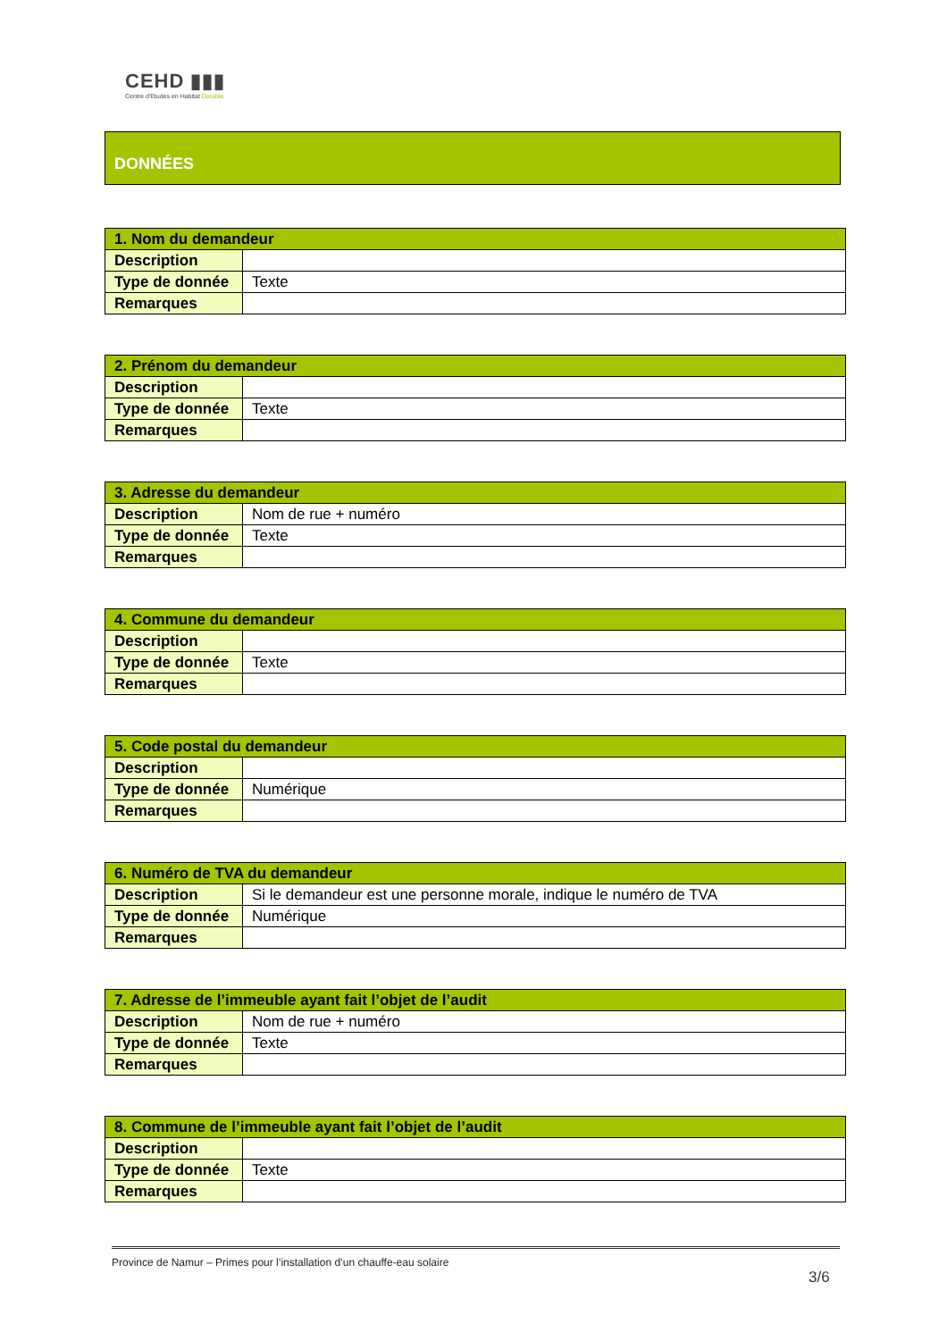CEHD ▮▮▮
Centre d'Etudes en Habitat Durable
DONNÉES
| 1. Nom du demandeur | |
| --- | --- |
| Description | |
| Type de donnée | Texte |
| Remarques | |
| 2. Prénom du demandeur | |
| --- | --- |
| Description | |
| Type de donnée | Texte |
| Remarques | |
| 3. Adresse du demandeur | |
| --- | --- |
| Description | Nom de rue + numéro |
| Type de donnée | Texte |
| Remarques | |
| 4. Commune du demandeur | |
| --- | --- |
| Description | |
| Type de donnée | Texte |
| Remarques | |
| 5. Code postal du demandeur | |
| --- | --- |
| Description | |
| Type de donnée | Numérique |
| Remarques | |
| 6. Numéro de TVA du demandeur | |
| --- | --- |
| Description | Si le demandeur est une personne morale, indique le numéro de TVA |
| Type de donnée | Numérique |
| Remarques | |
| 7. Adresse de l’immeuble ayant fait l’objet de l’audit | |
| --- | --- |
| Description | Nom de rue + numéro |
| Type de donnée | Texte |
| Remarques | |
| 8. Commune de l’immeuble ayant fait l’objet de l’audit | |
| --- | --- |
| Description | |
| Type de donnée | Texte |
| Remarques | |
Province de Namur – Primes pour l’installation d’un chauffe-eau solaire
3/6